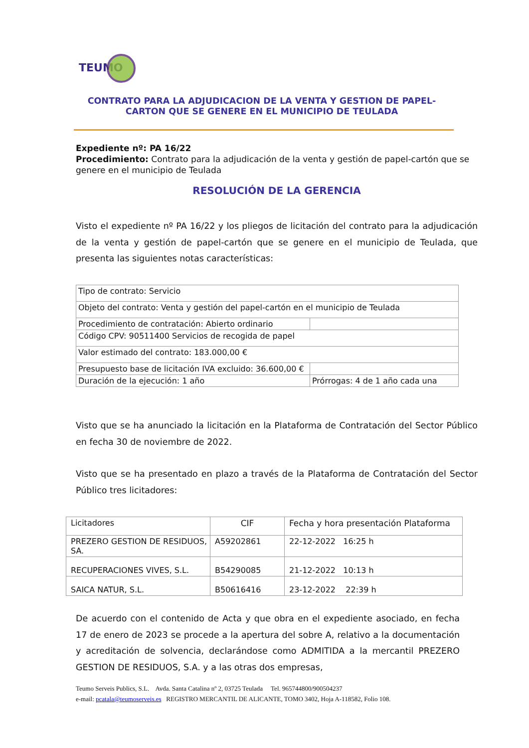TEUMO
CONTRATO PARA LA ADJUDICACION DE LA VENTA Y GESTION DE PAPEL-CARTON QUE SE GENERE EN EL MUNICIPIO DE TEULADA
Expediente nº: PA 16/22
Procedimiento: Contrato para la adjudicación de la venta y gestión de papel-cartón que se genere en el municipio de Teulada
RESOLUCIÓN DE LA GERENCIA
Visto el expediente nº PA 16/22 y los pliegos de licitación del contrato para la adjudicación de la venta y gestión de papel-cartón que se genere en el municipio de Teulada, que presenta las siguientes notas características:
| Tipo de contrato: Servicio | |
| Objeto del contrato: Venta y gestión del papel-cartón en el municipio de Teulada | |
| Procedimiento de contratación: Abierto ordinario | |
| Código CPV: 90511400 Servicios de recogida de papel | |
| Valor estimado del contrato: 183.000,00 € | |
| Presupuesto base de licitación IVA excluido: 36.600,00 € | |
| Duración de la ejecución: 1 año | Prórrogas: 4 de 1 año cada una |
Visto que se ha anunciado la licitación en la Plataforma de Contratación del Sector Público en fecha 30 de noviembre de 2022.
Visto que se ha presentado en plazo a través de la Plataforma de Contratación del Sector Público tres licitadores:
| Licitadores | CIF | Fecha y hora presentación Plataforma |
| PREZERO GESTION DE RESIDUOS, SA. | A59202861 | 22-12-2022 16:25 h |
| RECUPERACIONES VIVES, S.L. | B54290085 | 21-12-2022 10:13 h |
| SAICA NATUR, S.L. | B50616416 | 23-12-2022 22:39 h |
De acuerdo con el contenido de Acta y que obra en el expediente asociado, en fecha 17 de enero de 2023 se procede a la apertura del sobre A, relativo a la documentación y acreditación de solvencia, declarándose como ADMITIDA a la mercantil PREZERO GESTION DE RESIDUOS, S.A. y a las otras dos empresas,
Teumo Serveis Publics, S.L. Avda. Santa Catalina nº 2, 03725 Teulada Tel. 965744800/900504237
e-mail: pcatala@teumoserveis.es REGISTRO MERCANTIL DE ALICANTE, TOMO 3402, Hoja A-118582, Folio 108.